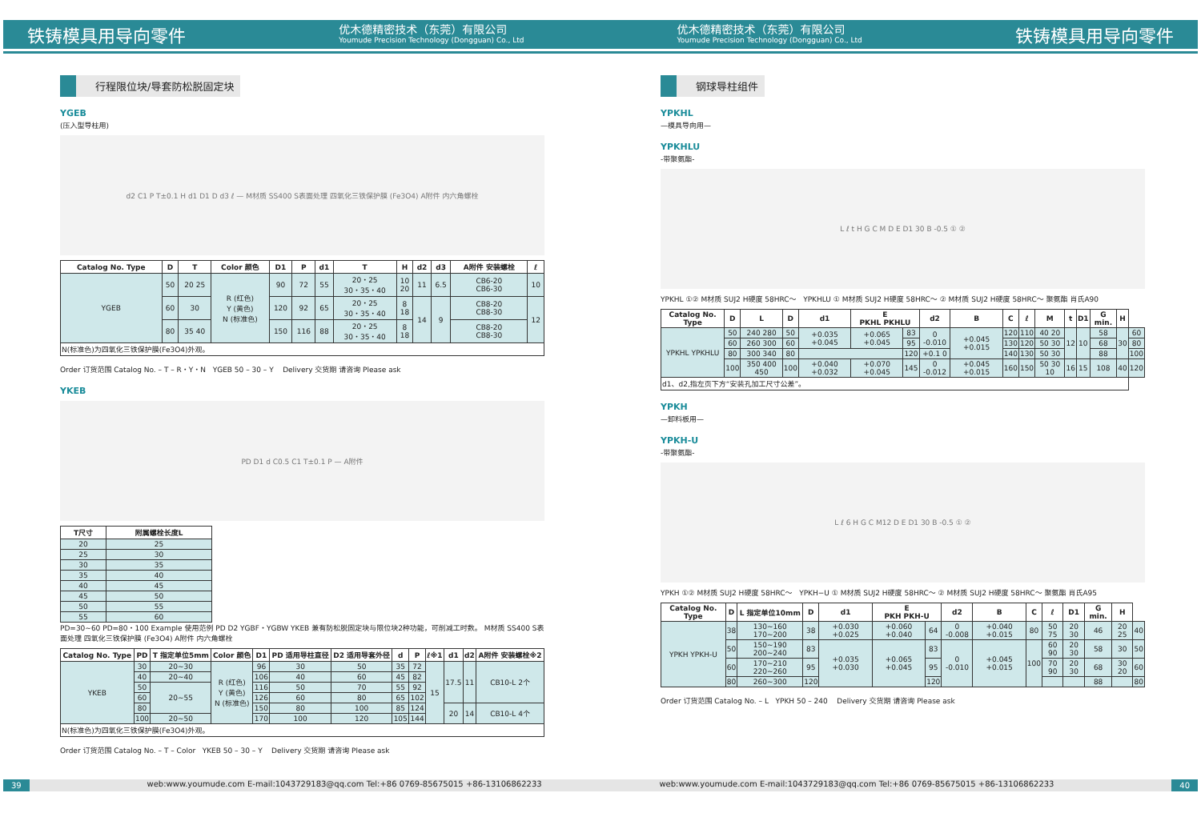铁铸模具用导向零件 优木德精密技术（东莞）有限公司
Youmude Precision Technology (Dongguan) Co., Ltd 优木德精密技术（东莞）有限公司
Youmude Precision Technology (Dongguan) Co., Ltd 铁铸模具用导向零件
行程限位块/导套防松脱固定块
YGEB
(压入型导柱用)
d2 C1 P T±0.1 H d1 D1 D d3 ℓ — M材质 SS400 S表面处理 四氧化三铁保护膜 (Fe3O4) A附件 内六角螺栓
| Catalog No. Type | D | T | Color 颜色 | D1 | P | d1 | T | H | d2 | d3 | A附件 安装螺栓 | ℓ |
| --- | --- | --- | --- | --- | --- | --- | --- | --- | --- | --- | --- | --- |
| YGEB | 50 | 20 25 | R (红色) Y (黄色) N (标准色) | 90 | 72 | 55 | 20・25 30・35・40 | 10 20 | 11 | 6.5 | CB6-20 CB6-30 | 10 |
| | 60 | 30 | | 120 | 92 | 65 | 20・25 30・35・40 | 8 18 | 14 | 9 | CB8-20 CB8-30 | 12 |
| | 80 | 35 40 | | 150 | 116 | 88 | 20・25 30・35・40 | 8 18 | | | CB8-20 CB8-30 | |
| N(标准色)为四氧化三铁保护膜(Fe3O4)外观。 | | | | | | | | | | | | |
Order 订货范围 Catalog No. – T – R・Y・N YGEB 50 – 30 – Y Delivery 交货期 请咨询 Please ask
YKEB
PD D1 d C0.5 C1 T±0.1 P — A附件
| T尺寸 | 附属螺栓长度L |
| --- | --- |
| 20 | 25 |
| 25 | 30 |
| 30 | 35 |
| 35 | 40 |
| 40 | 45 |
| 45 | 50 |
| 50 | 55 |
| 55 | 60 |
PD=30~60 PD=80・100 Example 使用范例 PD D2 YGBF・YGBW YKEB 兼有防松脱固定块与限位块2种功能，可削减工时数。 M材质 SS400 S表面处理 四氧化三铁保护膜 (Fe3O4) A附件 内六角螺栓
| Catalog No. Type | PD | T 指定单位5mm | Color 颜色 | D1 | PD 适用导柱直径 | D2 适用导套外径 | d | P | ℓ※1 | d1 | d2 | A附件 安装螺栓※2 |
| --- | --- | --- | --- | --- | --- | --- | --- | --- | --- | --- | --- | --- |
| YKEB | 30 | 20~30 | R (红色) Y (黄色) N (标准色) | 96 | 30 | 50 | 35 | 72 | 15 | 17.5 | 11 | CB10-L 2个 |
| | 40 | 20~40 | | 106 | 40 | 60 | 45 | 82 | | | | |
| | 50 | 20~55 | | 116 | 50 | 70 | 55 | 92 | | | | |
| | 60 | | | 126 | 60 | 80 | 65 | 102 | | | | |
| | 80 | | | 150 | 80 | 100 | 85 | 124 | | 20 | 14 | CB10-L 4个 |
| | 100 | 20~50 | | 170 | 100 | 120 | 105 | 144 | | | | |
| N(标准色)为四氧化三铁保护膜(Fe3O4)外观。 | | | | | | | | | | | | |
Order 订货范围 Catalog No. – T – Color YKEB 50 – 30 – Y Delivery 交货期 请咨询 Please ask
钢球导柱组件
YPKHL
—模具导向用—
YPKHLU
-带聚氨酯-
L ℓ t H G C M D E D1 30 B -0.5 ① ②
YPKHL ①② M材质 SUJ2 H硬度 58HRC～ YPKHLU ① M材质 SUJ2 H硬度 58HRC～ ② M材质 SUJ2 H硬度 58HRC～ 聚氨酯 肖氏A90
| Catalog No. Type | D | L | D | d1 | E PKHL PKHLU | | d2 | B | C | ℓ | M | t | D1 | G min. | H | |
| --- | --- | --- | --- | --- | --- | --- | --- | --- | --- | --- | --- | --- | --- | --- | --- | --- |
| YPKHL YPKHLU | 50 | 240 280 | 50 | +0.035 +0.045 | +0.065 +0.045 | 83 | 0 -0.010 | +0.045 +0.015 | 120 | 110 | 40 20 | 12 | 10 | 58 | 30 | 60 |
| | 60 | 260 300 | 60 | | | 95 | | | 130 | 120 | 50 30 | | | 68 | | 80 |
| | 80 | 300 340 | 80 | | | 120 | +0.1 0 | | 140 | 130 | 50 30 | | | 88 | | 100 |
| | 100 | 350 400 450 | 100 | +0.040 +0.032 | +0.070 +0.045 | 145 | 0 -0.012 | +0.045 +0.015 | 160 | 150 | 50 30 10 | 16 | 15 | 108 | 40 | 120 |
| d1、d2,指左页下方“安装孔加工尺寸公差”。 | | | | | | | | | | | | | | | | |
YPKH
—卸料板用—
YPKH-U
-带聚氨酯-
L ℓ 6 H G C M12 D E D1 30 B -0.5 ① ②
YPKH ①② M材质 SUJ2 H硬度 58HRC～ YPKH−U ① M材质 SUJ2 H硬度 58HRC～ ② M材质 SUJ2 H硬度 58HRC～ 聚氨酯 肖氏A95
| Catalog No. Type | D | L 指定单位10mm | D | d1 | E PKH PKH-U | | d2 | B | C | ℓ | D1 | G min. | H | |
| --- | --- | --- | --- | --- | --- | --- | --- | --- | --- | --- | --- | --- | --- | --- |
| YPKH YPKH-U | 38 | 130~160 170~200 | 38 | +0.030 +0.025 | +0.060 +0.040 | 64 | 0 -0.008 | +0.040 +0.015 | 80 | 50 75 | 20 30 | 46 | 20 25 | 40 |
| | 50 | 150~190 200~240 | 83 | +0.035 +0.030 | +0.065 +0.045 | 83 | 0 -0.010 | +0.045 +0.015 | 100 | 60 90 | 20 30 | 58 | 30 | 50 |
| | 60 | 170~210 220~260 | 95 | | | 95 | | | | 70 90 | 20 30 | 68 | 30 20 | 60 |
| | 80 | 260~300 | 120 | | | 120 | | | | | | 88 | | 80 |
Order 订货范围 Catalog No. – L YPKH 50 – 240 Delivery 交货期 请咨询 Please ask
39 web:www.youmude.com E-mail:1043729183@qq.com Tel:+86 0769-85675015 +86-13106862233 web:www.youmude.com E-mail:1043729183@qq.com Tel:+86 0769-85675015 +86-13106862233 40